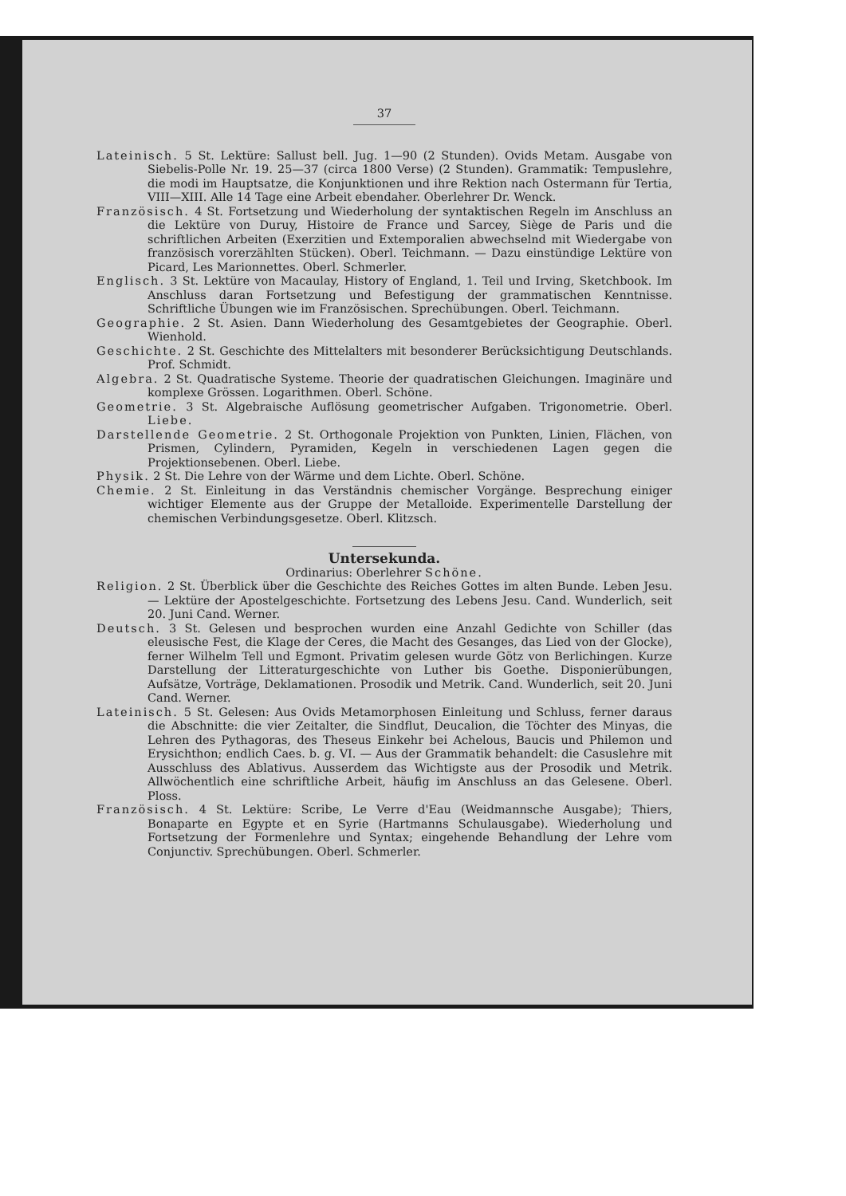37
Lateinisch. 5 St. Lektüre: Sallust bell. Jug. 1—90 (2 Stunden). Ovids Metam. Ausgabe von Siebelis-Polle Nr. 19. 25—37 (circa 1800 Verse) (2 Stunden). Grammatik: Tempuslehre, die modi im Hauptsatze, die Konjunktionen und ihre Rektion nach Ostermann für Tertia, VIII—XIII. Alle 14 Tage eine Arbeit ebendaher. Oberlehrer Dr. Wenck.
Französisch. 4 St. Fortsetzung und Wiederholung der syntaktischen Regeln im Anschluss an die Lektüre von Duruy, Histoire de France und Sarcey, Siège de Paris und die schriftlichen Arbeiten (Exerzitien und Extemporalien abwechselnd mit Wiedergabe von französisch vorerzählten Stücken). Oberl. Teichmann. — Dazu einstündige Lektüre von Picard, Les Marionnettes. Oberl. Schmerler.
Englisch. 3 St. Lektüre von Macaulay, History of England, 1. Teil und Irving, Sketchbook. Im Anschluss daran Fortsetzung und Befestigung der grammatischen Kenntnisse. Schriftliche Übungen wie im Französischen. Sprechübungen. Oberl. Teichmann.
Geographie. 2 St. Asien. Dann Wiederholung des Gesamtgebietes der Geographie. Oberl. Wienhold.
Geschichte. 2 St. Geschichte des Mittelalters mit besonderer Berücksichtigung Deutschlands. Prof. Schmidt.
Algebra. 2 St. Quadratische Systeme. Theorie der quadratischen Gleichungen. Imaginäre und komplexe Grössen. Logarithmen. Oberl. Schöne.
Geometrie. 3 St. Algebraische Auflösung geometrischer Aufgaben. Trigonometrie. Oberl. Liebe.
Darstellende Geometrie. 2 St. Orthogonale Projektion von Punkten, Linien, Flächen, von Prismen, Cylindern, Pyramiden, Kegeln in verschiedenen Lagen gegen die Projektionsebenen. Oberl. Liebe.
Physik. 2 St. Die Lehre von der Wärme und dem Lichte. Oberl. Schöne.
Chemie. 2 St. Einleitung in das Verständnis chemischer Vorgänge. Besprechung einiger wichtiger Elemente aus der Gruppe der Metalloide. Experimentelle Darstellung der chemischen Verbindungsgesetze. Oberl. Klitzsch.
Untersekunda.
Ordinarius: Oberlehrer Schöne.
Religion. 2 St. Überblick über die Geschichte des Reiches Gottes im alten Bunde. Leben Jesu. — Lektüre der Apostelgeschichte. Fortsetzung des Lebens Jesu. Cand. Wunderlich, seit 20. Juni Cand. Werner.
Deutsch. 3 St. Gelesen und besprochen wurden eine Anzahl Gedichte von Schiller (das eleusische Fest, die Klage der Ceres, die Macht des Gesanges, das Lied von der Glocke), ferner Wilhelm Tell und Egmont. Privatim gelesen wurde Götz von Berlichingen. Kurze Darstellung der Litteraturgeschichte von Luther bis Goethe. Disponierübungen, Aufsätze, Vorträge, Deklamationen. Prosodik und Metrik. Cand. Wunderlich, seit 20. Juni Cand. Werner.
Lateinisch. 5 St. Gelesen: Aus Ovids Metamorphosen Einleitung und Schluss, ferner daraus die Abschnitte: die vier Zeitalter, die Sindflut, Deucalion, die Töchter des Minyas, die Lehren des Pythagoras, des Theseus Einkehr bei Achelous, Baucis und Philemon und Erysichthon; endlich Caes. b. g. VI. — Aus der Grammatik behandelt: die Casuslehre mit Ausschluss des Ablativus. Ausserdem das Wichtigste aus der Prosodik und Metrik. Allwöchentlich eine schriftliche Arbeit, häufig im Anschluss an das Gelesene. Oberl. Ploss.
Französisch. 4 St. Lektüre: Scribe, Le Verre d'Eau (Weidmannsche Ausgabe); Thiers, Bonaparte en Egypte et en Syrie (Hartmanns Schulausgabe). Wiederholung und Fortsetzung der Formenlehre und Syntax; eingehende Behandlung der Lehre vom Conjunctiv. Sprechübungen. Oberl. Schmerler.